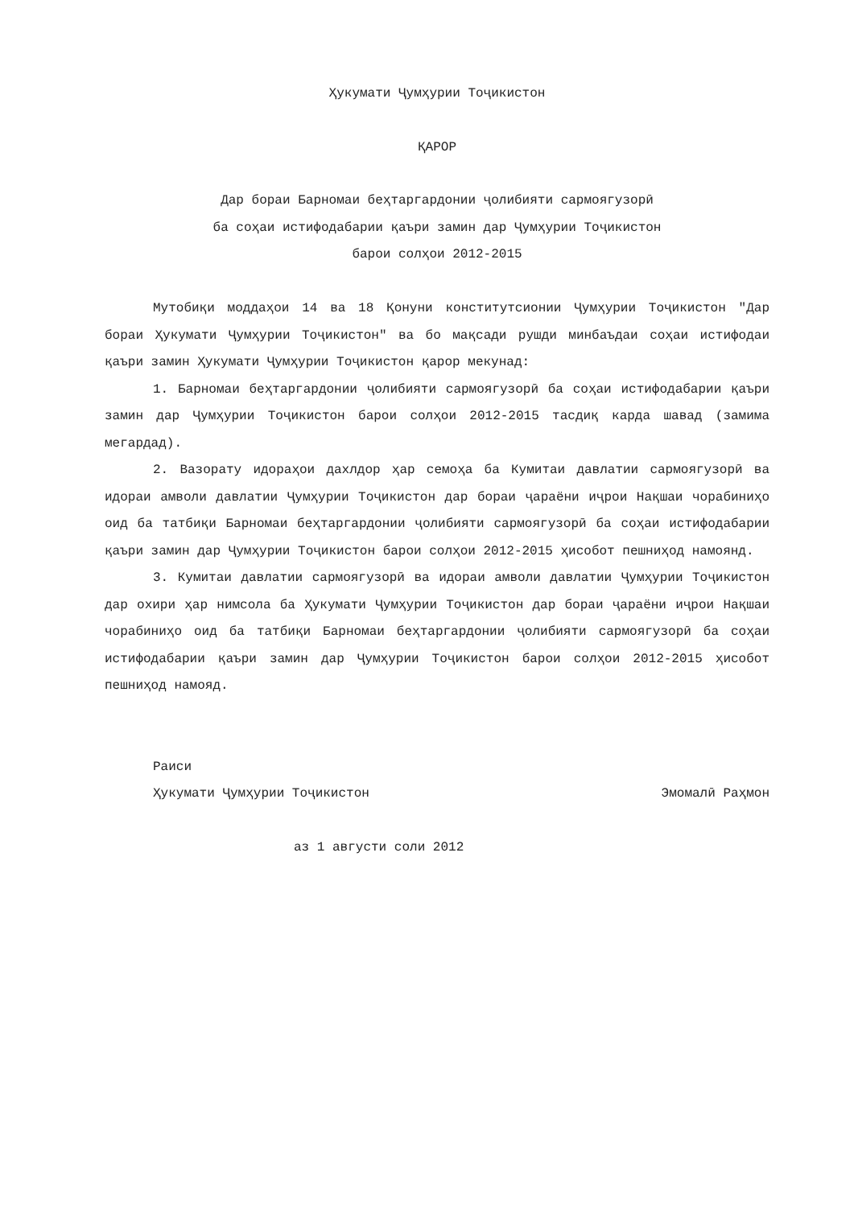Ҳукумати Ҷумҳурии Тоҷикистон
ҚАРОР
Дар бораи Барномаи беҳтаргардонии ҷолибияти сармоягузорӣ
ба соҳаи истифодабарии қаъри замин дар Ҷумҳурии Тоҷикистон
барои солҳои 2012-2015
Мутобиқи моддаҳои 14 ва 18 Қонуни конститутсионии Ҷумҳурии Тоҷикистон "Дар бораи Ҳукумати Ҷумҳурии Тоҷикистон" ва бо мақсади рушди минбаъдаи соҳаи истифодаи қаъри замин Ҳукумати Ҷумҳурии Тоҷикистон қарор мекунад:
1. Барномаи беҳтаргардонии ҷолибияти сармоягузорӣ ба соҳаи истифодабарии қаъри замин дар Ҷумҳурии Тоҷикистон барои солҳои 2012-2015 тасдиқ карда шавад (замима мегардад).
2. Вазорату идораҳои дахлдор ҳар семоҳа ба Кумитаи давлатии сармоягузорӣ ва идораи амволи давлатии Ҷумҳурии Тоҷикистон дар бораи ҷараёни иҷрои Нақшаи чорабиниҳо оид ба татбиқи Барномаи беҳтаргардонии ҷолибияти сармоягузорӣ ба соҳаи истифодабарии қаъри замин дар Ҷумҳурии Тоҷикистон барои солҳои 2012-2015 ҳисобот пешниҳод намоянд.
3. Кумитаи давлатии сармоягузорӣ ва идораи амволи давлатии Ҷумҳурии Тоҷикистон дар охири ҳар нимсола ба Ҳукумати Ҷумҳурии Тоҷикистон дар бораи ҷараёни иҷрои Нақшаи чорабиниҳо оид ба татбиқи Барномаи беҳтаргардонии ҷолибияти сармоягузорӣ ба соҳаи истифодабарии қаъри замин дар Ҷумҳурии Тоҷикистон барои солҳои 2012-2015 ҳисобот пешниҳод намояд.
Раиси
Ҳукумати Ҷумҳурии Тоҷикистон Эмомалӣ Раҳмон
аз 1 августи соли 2012